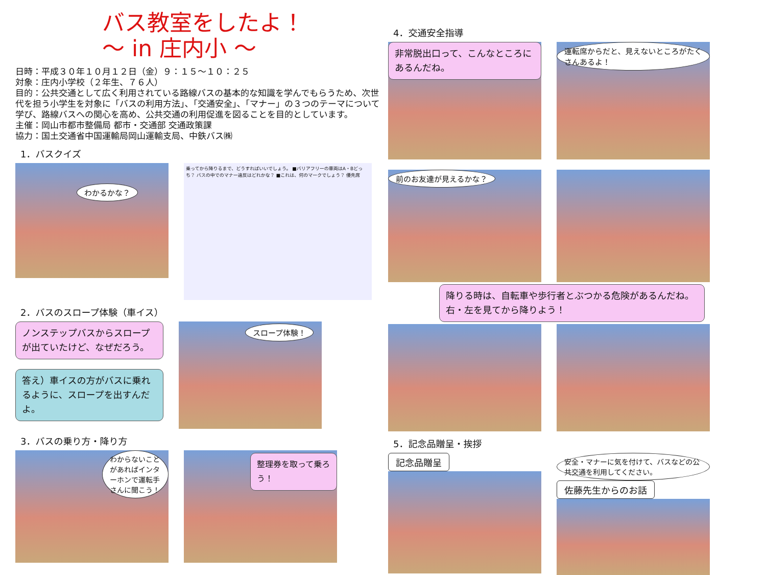バス教室をしたよ！
～ in 庄内小 ～
日時：平成３０年１０月１２日（金）９：１５～１０：２５
対象：庄内小学校（２年生、７６人）
目的：公共交通として広く利用されている路線バスの基本的な知識を学んでもらうため、次世代を担う小学生を対象に「バスの利用方法」、「交通安全」、「マナー」の３つのテーマについて学び、路線バスへの関心を高め、公共交通の利用促進を図ることを目的としています。
主催：岡山市都市整備局 都市・交通部 交通政策課
協力：国土交通省中国運輸局岡山運輸支局、中鉄バス㈱
1．バスクイズ
わかるかな？
乗ってから降りるまで、どうすればいいでしょう。 ■バリアフリーの車両はA・Bどっち？ バスの中でのマナー違反はどれかな？ ■これは、何のマークでしょう？ 優先席
2．バスのスロープ体験（車イス）
ノンステップバスからスロープが出ていたけど、なぜだろう。
答え）車イスの方がバスに乗れるように、スロープを出すんだよ。
スロープ体験！
3．バスの乗り方・降り方
わからないことがあればインターホンで運転手さんに聞こう！
整理券を取って乗ろう！
4．交通安全指導
非常脱出口って、こんなところにあるんだね。
運転席からだと、見えないところがたくさんあるよ！
前のお友達が見えるかな？
降りる時は、自転車や歩行者とぶつかる危険があるんだね。右・左を見てから降りよう！
5．記念品贈呈・挨拶
記念品贈呈
安全・マナーに気を付けて、バスなどの公共交通を利用してください。
佐藤先生からのお話